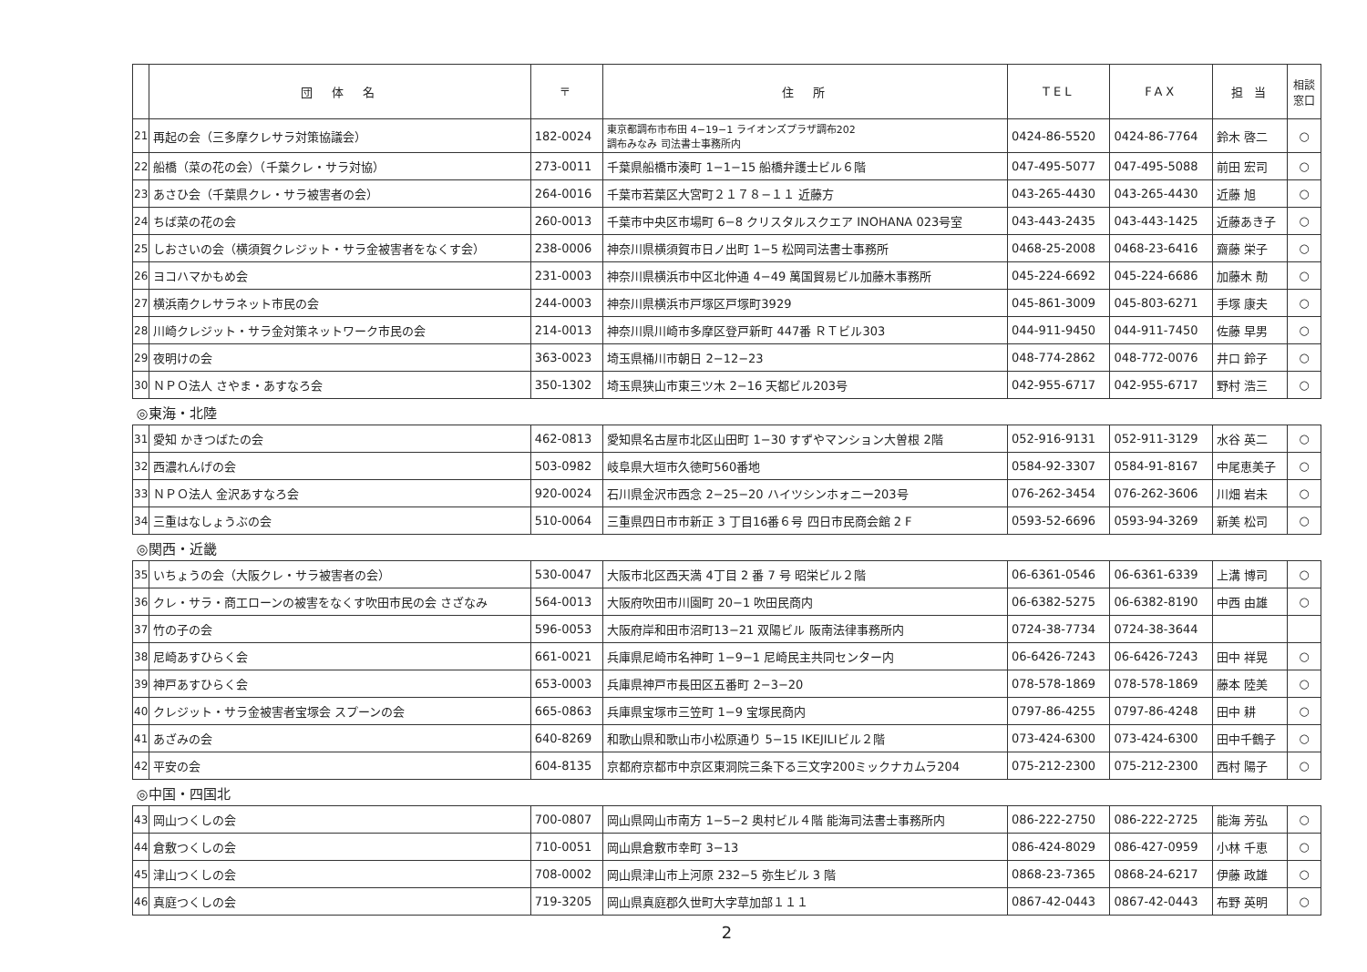| | 団 体 名 | 〒 | 住 所 | TEL | FAX | 担 当 | 相談 窓口 |
| --- | --- | --- | --- | --- | --- | --- | --- |
| 21 | 再起の会（三多摩クレサラ対策協議会） | 182-0024 | 東京都調布市布田 4−19−1 ライオンズプラザ調布202 調布みなみ 司法書士事務所内 | 0424-86-5520 | 0424-86-7764 | 鈴木 啓二 | ○ |
| 22 | 船橋（菜の花の会）（千葉クレ・サラ対協） | 273-0011 | 千葉県船橋市湊町 1−1−15 船橋弁護士ビル６階 | 047-495-5077 | 047-495-5088 | 前田 宏司 | ○ |
| 23 | あさひ会（千葉県クレ・サラ被害者の会） | 264-0016 | 千葉市若葉区大宮町２１７８−１１ 近藤方 | 043-265-4430 | 043-265-4430 | 近藤 旭 | ○ |
| 24 | ちば菜の花の会 | 260-0013 | 千葉市中央区市場町 6−8 クリスタルスクエア INOHANA 023号室 | 043-443-2435 | 043-443-1425 | 近藤あき子 | ○ |
| 25 | しおさいの会（横須賀クレジット・サラ金被害者をなくす会） | 238-0006 | 神奈川県横須賀市日ノ出町 1−5 松岡司法書士事務所 | 0468-25-2008 | 0468-23-6416 | 齋藤 栄子 | ○ |
| 26 | ヨコハマかもめ会 | 231-0003 | 神奈川県横浜市中区北仲通 4−49 萬国貿易ビル加藤木事務所 | 045-224-6692 | 045-224-6686 | 加藤木 勣 | ○ |
| 27 | 横浜南クレサラネット市民の会 | 244-0003 | 神奈川県横浜市戸塚区戸塚町3929 | 045-861-3009 | 045-803-6271 | 手塚 康夫 | ○ |
| 28 | 川崎クレジット・サラ金対策ネットワーク市民の会 | 214-0013 | 神奈川県川崎市多摩区登戸新町 447番 ＲＴビル303 | 044-911-9450 | 044-911-7450 | 佐藤 早男 | ○ |
| 29 | 夜明けの会 | 363-0023 | 埼玉県桶川市朝日 2−12−23 | 048-774-2862 | 048-772-0076 | 井口 鈴子 | ○ |
| 30 | ＮＰＯ法人 さやま・あすなろ会 | 350-1302 | 埼玉県狭山市東三ツ木 2−16 天都ビル203号 | 042-955-6717 | 042-955-6717 | 野村 浩三 | ○ |
| ◎東海・北陸 | | | | | | | |
| 31 | 愛知 かきつばたの会 | 462-0813 | 愛知県名古屋市北区山田町 1−30 すずやマンション大曽根 2階 | 052-916-9131 | 052-911-3129 | 水谷 英二 | ○ |
| 32 | 西濃れんげの会 | 503-0982 | 岐阜県大垣市久徳町560番地 | 0584-92-3307 | 0584-91-8167 | 中尾恵美子 | ○ |
| 33 | ＮＰＯ法人 金沢あすなろ会 | 920-0024 | 石川県金沢市西念 2−25−20 ハイツシンホォニー203号 | 076-262-3454 | 076-262-3606 | 川畑 岩未 | ○ |
| 34 | 三重はなしょうぶの会 | 510-0064 | 三重県四日市市新正 3 丁目16番６号 四日市民商会館 2 F | 0593-52-6696 | 0593-94-3269 | 新美 松司 | ○ |
| ◎関西・近畿 | | | | | | | |
| 35 | いちょうの会（大阪クレ・サラ被害者の会） | 530-0047 | 大阪市北区西天満 4丁目 2 番 7 号 昭栄ビル２階 | 06-6361-0546 | 06-6361-6339 | 上溝 博司 | ○ |
| 36 | クレ・サラ・商工ローンの被害をなくす吹田市民の会 さざなみ | 564-0013 | 大阪府吹田市川園町 20−1 吹田民商内 | 06-6382-5275 | 06-6382-8190 | 中西 由雄 | ○ |
| 37 | 竹の子の会 | 596-0053 | 大阪府岸和田市沼町13−21 双陽ビル 阪南法律事務所内 | 0724-38-7734 | 0724-38-3644 | | |
| 38 | 尼崎あすひらく会 | 661-0021 | 兵庫県尼崎市名神町 1−9−1 尼崎民主共同センター内 | 06-6426-7243 | 06-6426-7243 | 田中 祥晃 | ○ |
| 39 | 神戸あすひらく会 | 653-0003 | 兵庫県神戸市長田区五番町 2−3−20 | 078-578-1869 | 078-578-1869 | 藤本 陸美 | ○ |
| 40 | クレジット・サラ金被害者宝塚会 スプーンの会 | 665-0863 | 兵庫県宝塚市三笠町 1−9 宝塚民商内 | 0797-86-4255 | 0797-86-4248 | 田中 耕 | ○ |
| 41 | あざみの会 | 640-8269 | 和歌山県和歌山市小松原通り 5−15 IKEJILIビル２階 | 073-424-6300 | 073-424-6300 | 田中千鶴子 | ○ |
| 42 | 平安の会 | 604-8135 | 京都府京都市中京区東洞院三条下る三文字200ミックナカムラ204 | 075-212-2300 | 075-212-2300 | 西村 陽子 | ○ |
| ◎中国・四国北 | | | | | | | |
| 43 | 岡山つくしの会 | 700-0807 | 岡山県岡山市南方 1−5−2 奥村ビル４階 能海司法書士事務所内 | 086-222-2750 | 086-222-2725 | 能海 芳弘 | ○ |
| 44 | 倉敷つくしの会 | 710-0051 | 岡山県倉敷市幸町 3−13 | 086-424-8029 | 086-427-0959 | 小林 千恵 | ○ |
| 45 | 津山つくしの会 | 708-0002 | 岡山県津山市上河原 232−5 弥生ビル 3 階 | 0868-23-7365 | 0868-24-6217 | 伊藤 政雄 | ○ |
| 46 | 真庭つくしの会 | 719-3205 | 岡山県真庭郡久世町大字草加部１１１ | 0867-42-0443 | 0867-42-0443 | 布野 英明 | ○ |
2